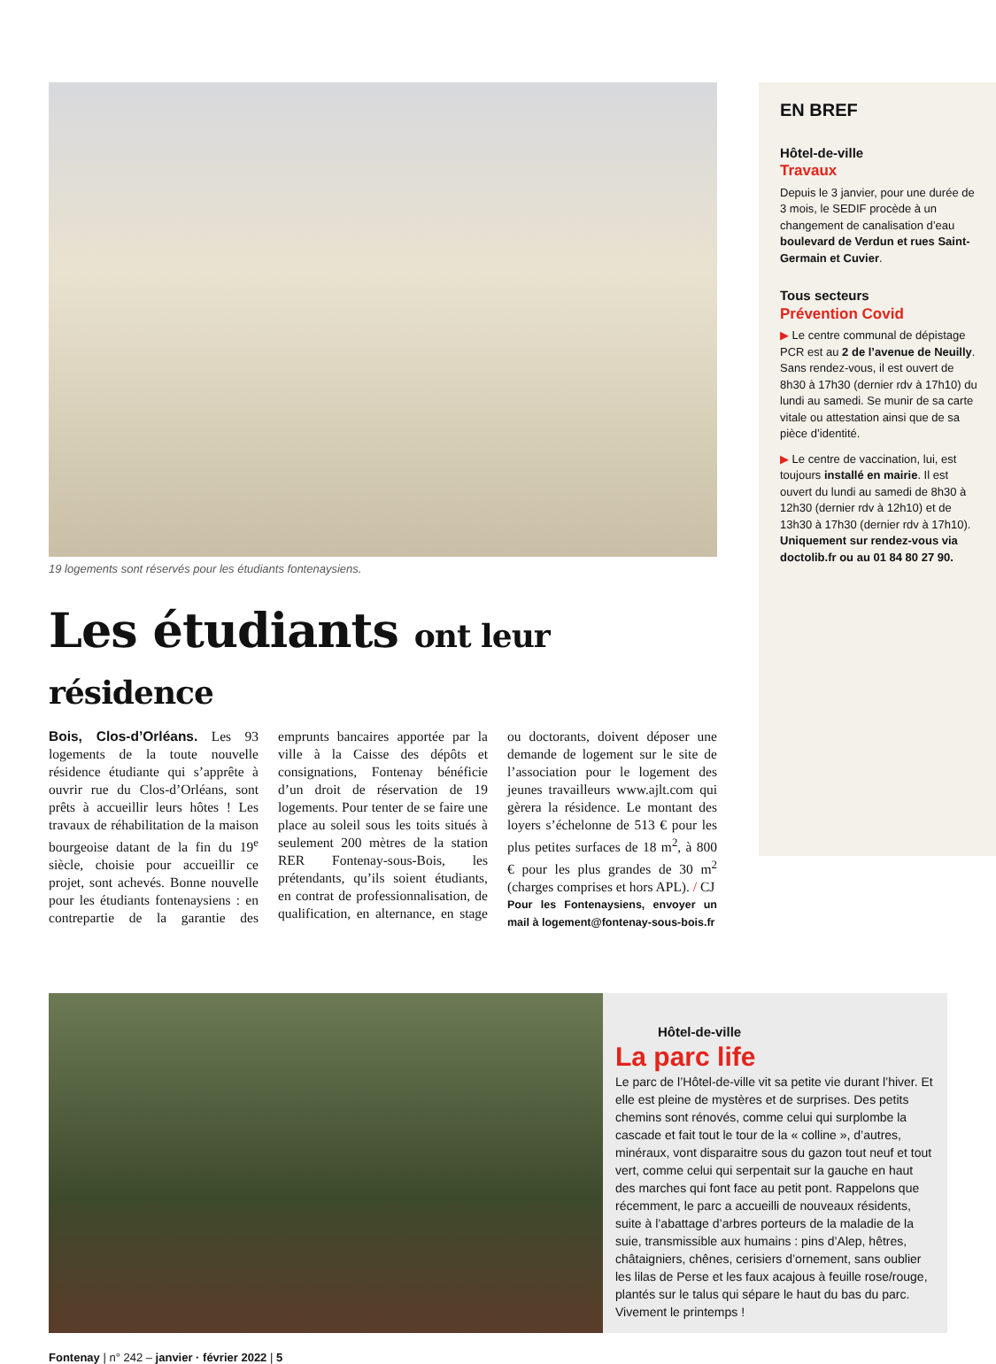19 logements sont réservés pour les étudiants fontenaysiens.
Les étudiants ont leur résidence
Bois, Clos-d’Orléans. Les 93 logements de la toute nouvelle résidence étudiante qui s’apprête à ouvrir rue du Clos-d’Orléans, sont prêts à accueillir leurs hôtes ! Les travaux de réhabilitation de la maison bourgeoise datant de la fin du 19<sup>e</sup> siècle, choisie pour accueillir ce projet, sont achevés. Bonne nouvelle pour les étudiants fontenaysiens : en contrepartie de la garantie des emprunts bancaires apportée par la ville à la Caisse des dépôts et consignations, Fontenay bénéficie d’un droit de réservation de 19 logements. Pour tenter de se faire une place au soleil sous les toits situés à seulement 200 mètres de la station RER Fontenay-sous-Bois, les prétendants, qu’ils soient étudiants, en contrat de professionnalisation, de qualification, en alternance, en stage ou doctorants, doivent déposer une demande de logement sur le site de l’association pour le logement des jeunes travailleurs www.ajlt.com qui gèrera la résidence. Le montant des loyers s’échelonne de 513 € pour les plus petites surfaces de 18 m<sup>2</sup>, à 800 € pour les plus grandes de 30 m<sup>2</sup> (charges comprises et hors APL). / CJ
Pour les Fontenaysiens, envoyer un mail à logement@fontenay-sous-bois.fr
EN BREF
Hôtel-de-ville
Travaux
Depuis le 3 janvier, pour une durée de 3 mois, le SEDIF procède à un changement de canalisation d’eau boulevard de Verdun et rues Saint-Germain et Cuvier.
Tous secteurs
Prévention Covid
▶ Le centre communal de dépistage PCR est au 2 de l’avenue de Neuilly. Sans rendez-vous, il est ouvert de 8h30 à 17h30 (dernier rdv à 17h10) du lundi au samedi. Se munir de sa carte vitale ou attestation ainsi que de sa pièce d’identité.
▶ Le centre de vaccination, lui, est toujours installé en mairie. Il est ouvert du lundi au samedi de 8h30 à 12h30 (dernier rdv à 12h10) et de 13h30 à 17h30 (dernier rdv à 17h10). Uniquement sur rendez-vous via doctolib.fr ou au 01 84 80 27 90.
Hôtel-de-ville
La parc life
Le parc de l’Hôtel-de-ville vit sa petite vie durant l’hiver. Et elle est pleine de mystères et de surprises. Des petits chemins sont rénovés, comme celui qui surplombe la cascade et fait tout le tour de la « colline », d’autres, minéraux, vont disparaitre sous du gazon tout neuf et tout vert, comme celui qui serpentait sur la gauche en haut des marches qui font face au petit pont. Rappelons que récemment, le parc a accueilli de nouveaux résidents, suite à l’abattage d’arbres porteurs de la maladie de la suie, transmissible aux humains : pins d’Alep, hêtres, châtaigniers, chênes, cerisiers d’ornement, sans oublier les lilas de Perse et les faux acajous à feuille rose/rouge, plantés sur le talus qui sépare le haut du bas du parc. Vivement le printemps !
Fontenay | n° 242 – janvier · février 2022 | 5